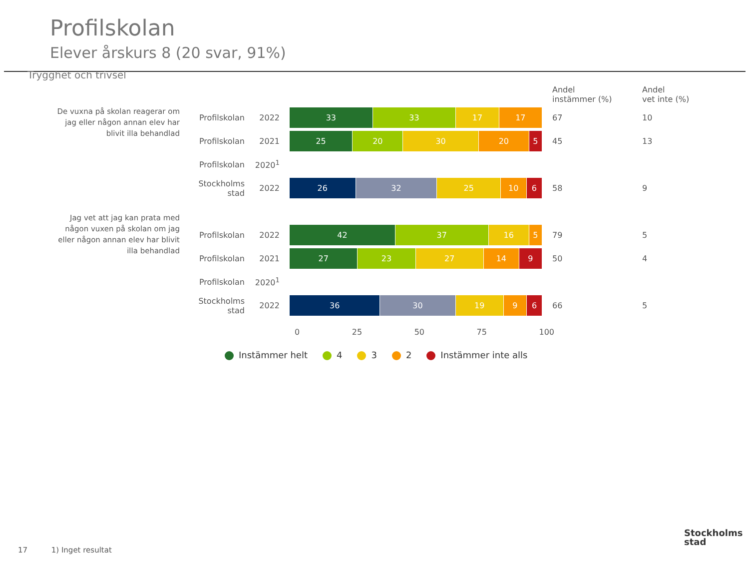Profilskolan
Elever årskurs 8 (20 svar, 91%)
Trygghet och trivsel
| | | | | Andel instämmer (%) | Andel vet inte (%) |
| --- | --- | --- | --- | --- | --- |
| De vuxna på skolan reagerar om jag eller någon annan elev har blivit illa behandlad | Profilskolan | 2022 | 33 33 17 17 | 67 | 10 |
| | Profilskolan | 2021 | 25 20 30 20 5 | 45 | 13 |
| | Profilskolan | 2020<sup>1</sup> | | | |
| | Stockholms stad | 2022 | 26 32 25 10 6 | 58 | 9 |
| Jag vet att jag kan prata med någon vuxen på skolan om jag eller någon annan elev har blivit illa behandlad | | | | | |
| | Profilskolan | 2022 | 42 37 16 5 | 79 | 5 |
| | Profilskolan | 2021 | 27 23 27 14 9 | 50 | 4 |
| | Profilskolan | 2020<sup>1</sup> | | | |
| | Stockholms stad | 2022 | 36 30 19 9 6 | 66 | 5 |
0 25 50 75 100
Instämmer helt 4 3 2 Instämmer inte alls
17 1) Inget resultat
Stockholms
stad